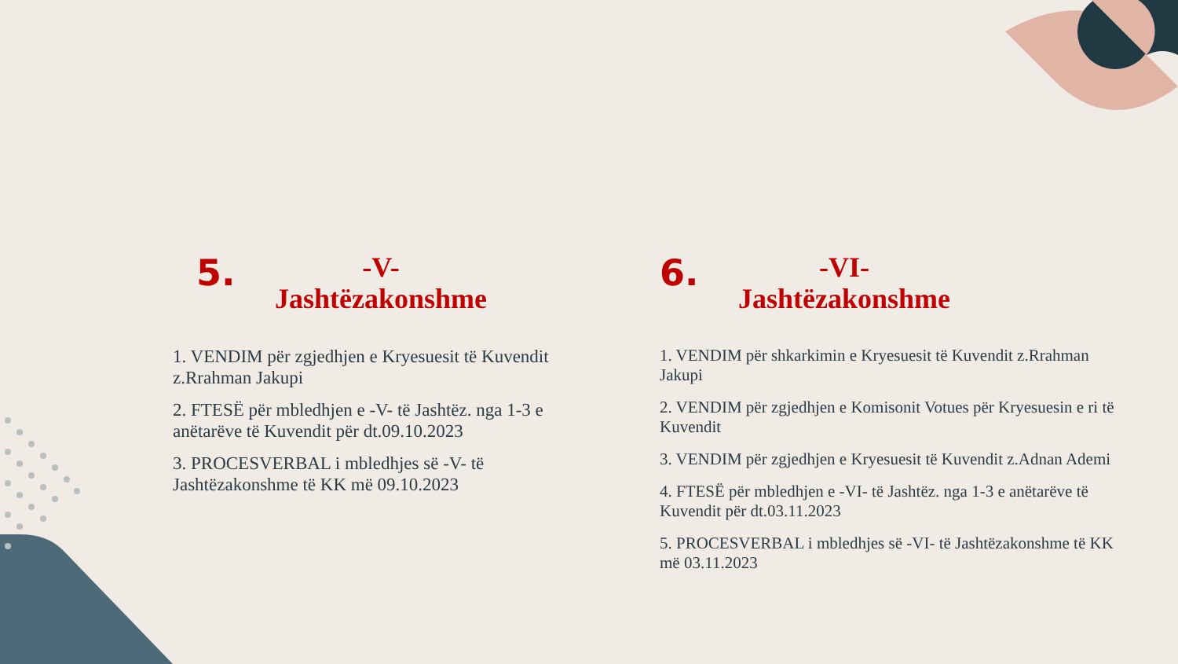5.
-V-
Jashtëzakonshme
1. VENDIM për zgjedhjen e Kryesuesit të Kuvendit z.Rrahman Jakupi
2. FTESË për mbledhjen e -V- të Jashtëz. nga 1-3 e anëtarëve të Kuvendit për dt.09.10.2023
3. PROCESVERBAL i mbledhjes së -V- të Jashtëzakonshme të KK më 09.10.2023
6.
-VI-
Jashtëzakonshme
1. VENDIM për shkarkimin e Kryesuesit të Kuvendit z.Rrahman Jakupi
2. VENDIM për zgjedhjen e Komisonit Votues për Kryesuesin e ri të Kuvendit
3. VENDIM për zgjedhjen e Kryesuesit të Kuvendit z.Adnan Ademi
4. FTESË për mbledhjen e -VI- të Jashtëz. nga 1-3 e anëtarëve të Kuvendit për dt.03.11.2023
5. PROCESVERBAL i mbledhjes së -VI- të Jashtëzakonshme të KK më 03.11.2023